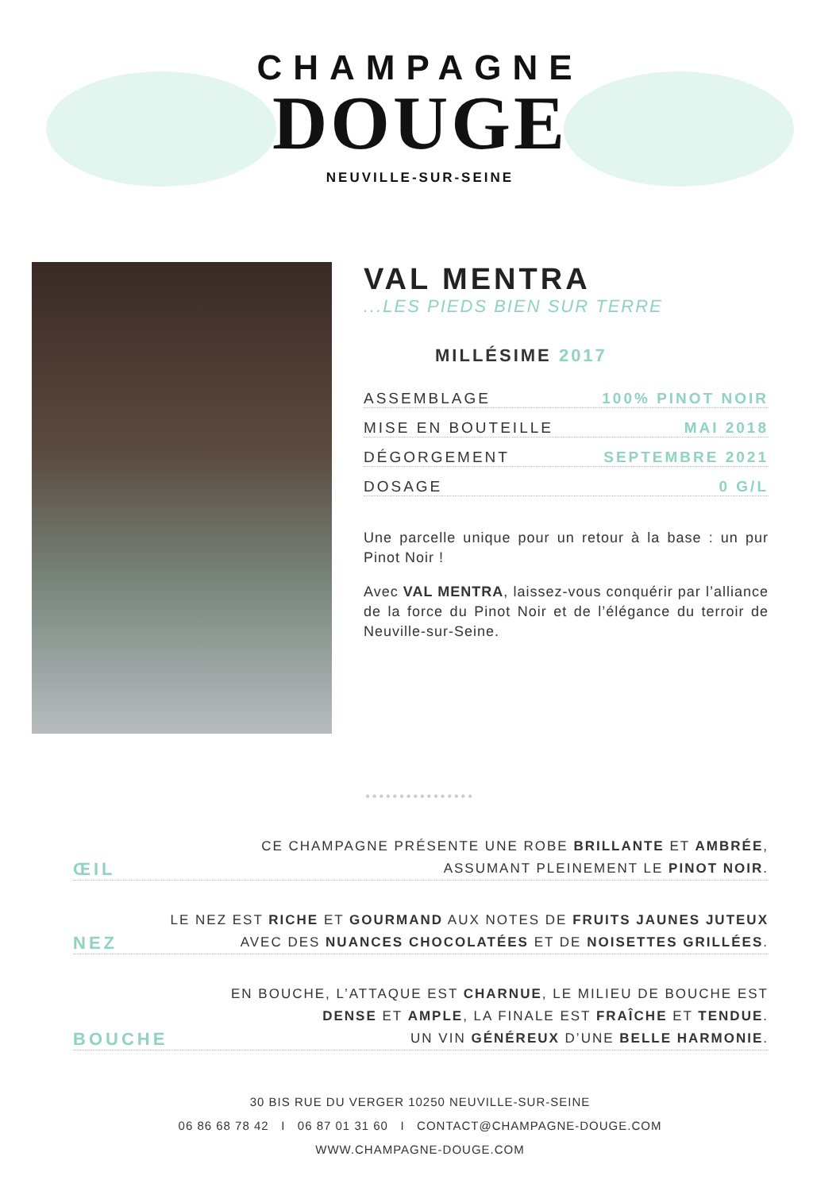CHAMPAGNE
DOUGE
NEUVILLE-SUR-SEINE
VAL MENTRA
...LES PIEDS BIEN SUR TERRE
MILLÉSIME 2017
ASSEMBLAGE 100% PINOT NOIR
MISE EN BOUTEILLE MAI 2018
DÉGORGEMENT SEPTEMBRE 2021
DOSAGE 0 G/L
Une parcelle unique pour un retour à la base : un pur Pinot Noir !
Avec VAL MENTRA, laissez-vous conquérir par l’alliance de la force du Pinot Noir et de l’élégance du terroir de Neuville-sur-Seine.
••••••••••••••••
ŒIL CE CHAMPAGNE PRÉSENTE UNE ROBE BRILLANTE ET AMBRÉE,
ASSUMANT PLEINEMENT LE PINOT NOIR.
NEZ LE NEZ EST RICHE ET GOURMAND AUX NOTES DE FRUITS JAUNES JUTEUX
AVEC DES NUANCES CHOCOLATÉES ET DE NOISETTES GRILLÉES.
BOUCHE EN BOUCHE, L’ATTAQUE EST CHARNUE, LE MILIEU DE BOUCHE EST
DENSE ET AMPLE, LA FINALE EST FRAÎCHE ET TENDUE.
UN VIN GÉNÉREUX D’UNE BELLE HARMONIE.
30 BIS RUE DU VERGER 10250 NEUVILLE-SUR-SEINE
06 86 68 78 42 I 06 87 01 31 60 I CONTACT@CHAMPAGNE-DOUGE.COM
WWW.CHAMPAGNE-DOUGE.COM